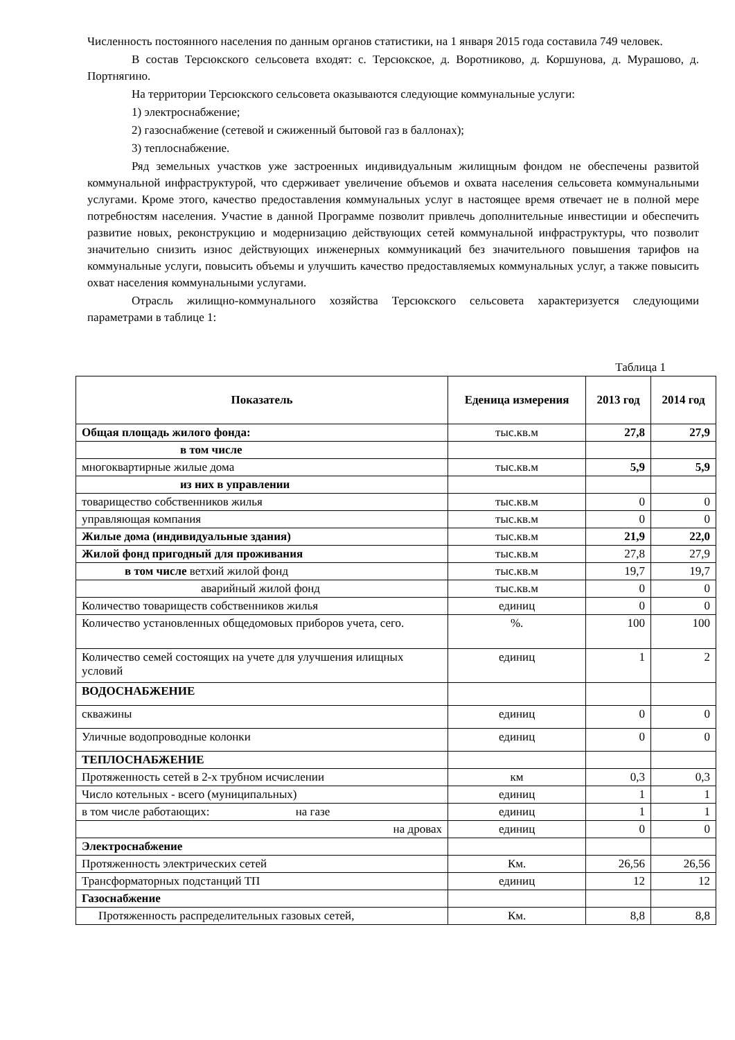Численность постоянного населения по данным органов статистики, на 1 января 2015 года составила 749 человек.
В состав Терсюкского сельсовета входят: с. Терсюкское, д. Воротниково, д. Коршунова, д. Мурашово, д. Портнягино.
На территории Терсюкского сельсовета оказываются следующие коммунальные услуги:
1) электроснабжение;
2) газоснабжение (сетевой и сжиженный бытовой газ в баллонах);
3) теплоснабжение.
Ряд земельных участков уже застроенных индивидуальным жилищным фондом не обеспечены развитой коммунальной инфраструктурой, что сдерживает увеличение объемов и охвата населения сельсовета коммунальными услугами. Кроме этого, качество предоставления коммунальных услуг в настоящее время отвечает не в полной мере потребностям населения. Участие в данной Программе позволит привлечь дополнительные инвестиции и обеспечить развитие новых, реконструкцию и модернизацию действующих сетей коммунальной инфраструктуры, что позволит значительно снизить износ действующих инженерных коммуникаций без значительного повышения тарифов на коммунальные услуги, повысить объемы и улучшить качество предоставляемых коммунальных услуг, а также повысить охват населения коммунальными услугами.
Отрасль жилищно-коммунального хозяйства Терсюкского сельсовета характеризуется следующими параметрами в таблице 1:
Таблица 1
| Показатель | Еденица измерения | 2013 год | 2014 год |
| --- | --- | --- | --- |
| Общая площадь жилого фонда: | тыс.кв.м | 27,8 | 27,9 |
| в том числе | | | |
| многоквартирные жилые дома | тыс.кв.м | 5,9 | 5,9 |
| из них в управлении | | | |
| товарищество собственников жилья | тыс.кв.м | 0 | 0 |
| управляющая компания | тыс.кв.м | 0 | 0 |
| Жилые дома (индивидуальные здания) | тыс.кв.м | 21,9 | 22,0 |
| Жилой фонд пригодный для проживания | тыс.кв.м | 27,8 | 27,9 |
| в том числе ветхий жилой фонд | тыс.кв.м | 19,7 | 19,7 |
| аварийный жилой фонд | тыс.кв.м | 0 | 0 |
| Количество товариществ собственников жилья | единиц | 0 | 0 |
| Количество установленных общедомовых приборов учета, сего. | %. | 100 | 100 |
| Количество семей состоящих на учете для улучшения илищных условий | единиц | 1 | 2 |
| ВОДОСНАБЖЕНИЕ | | | |
| скважины | единиц | 0 | 0 |
| Уличные водопроводные колонки | единиц | 0 | 0 |
| ТЕПЛОСНАБЖЕНИЕ | | | |
| Протяженность сетей в 2-х трубном исчислении | км | 0,3 | 0,3 |
| Число котельных - всего (муниципальных) | единиц | 1 | 1 |
| в том числе работающих: на газе | единиц | 1 | 1 |
| на дровах | единиц | 0 | 0 |
| Электроснабжение | | | |
| Протяженность электрических сетей | Км. | 26,56 | 26,56 |
| Трансформаторных подстанций ТП | единиц | 12 | 12 |
| Газоснабжение | | | |
| Протяженность распределительных газовых сетей, | Км. | 8,8 | 8,8 |